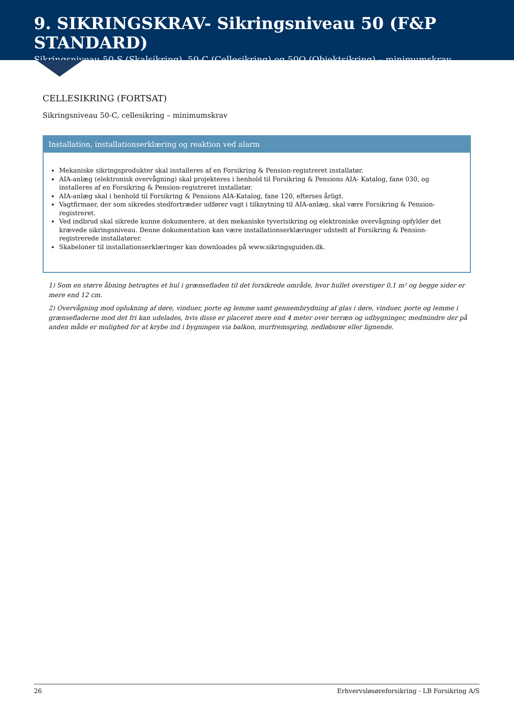9. SIKRINGSKRAV- Sikringsniveau 50 (F&P STANDARD)
Sikringsniveau 50-S (Skalsikring), 50-C (Cellesikring) og 50O (Objektsikring) – minimumskrav
CELLESIKRING (FORTSAT)
Sikringsniveau 50-C, cellesikring – minimumskrav
Installation, installationserklæring og reaktion ved alarm
Mekaniske sikringsprodukter skal installeres af en Forsikring & Pension-registreret installatør.
AIA-anlæg (elektronisk overvågning) skal projekteres i henhold til Forsikring & Pensions AIA- Katalog, fane 030, og installeres af en Forsikring & Pension-registreret installatør.
AIA-anlæg skal i henhold til Forsikring & Pensions AIA-Katalog, fane 120, efterses årligt.
Vagtfirmaer, der som sikredes stedfortræder udfører vagt i tilknytning til AIA-anlæg, skal være Forsikring & Pension-registreret.
Ved indbrud skal sikrede kunne dokumentere, at den mekaniske tyverisikring og elektroniske overvågning opfylder det krævede sikringsniveau. Denne dokumentation kan være installationserklæringer udstedt af Forsikring & Pension-registrerede installatører.
Skabeloner til installationserklæringer kan downloades på www.sikringsguiden.dk.
1) Som en større åbning betragtes et hul i grænsefladen til det forsikrede område, hvor hullet overstiger 0,1 m² og begge sider er mere end 12 cm.
2) Overvågning mod oplukning af døre, vinduer, porte og lemme samt gennembrydning af glas i døre, vinduer, porte og lemme i grænsefladerne mod det fri kan udelades, hvis disse er placeret mere end 4 meter over terræn og udbygninger, medmindre der på anden måde er mulighed for at krybe ind i bygningen via balkon, murfremspring, nedløbsrør eller lignende.
26 Erhvervsløsøreforsikring - LB Forsikring A/S